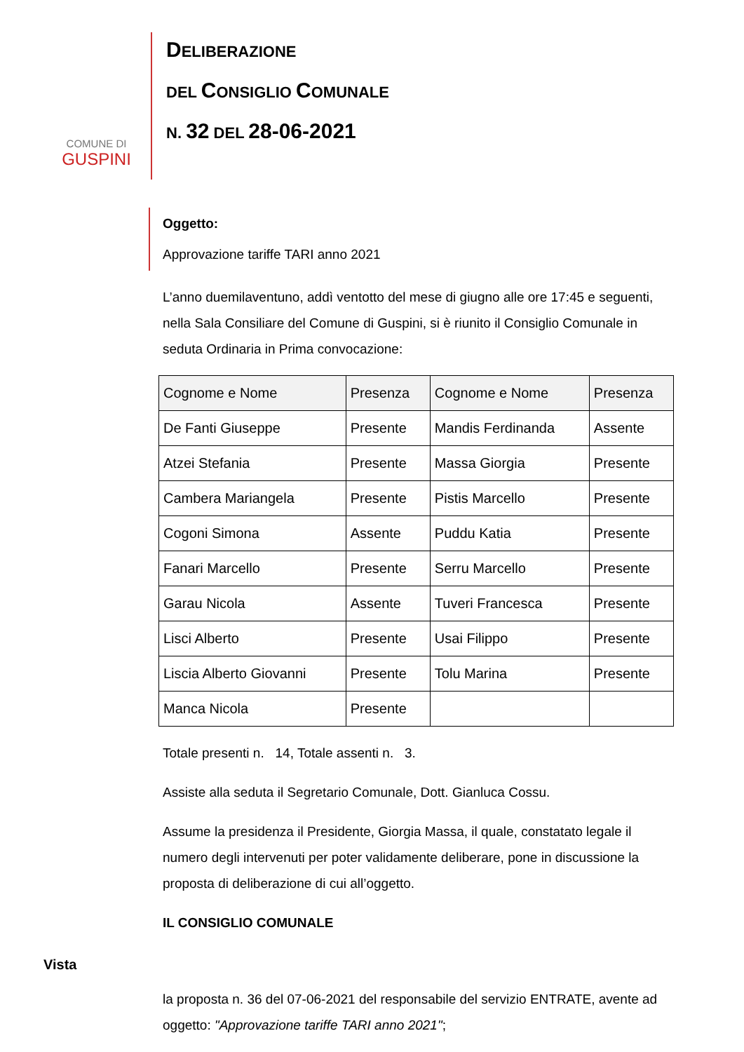COMUNE DI
GUSPINI
DELIBERAZIONE
DEL CONSIGLIO COMUNALE
N. 32 DEL 28-06-2021
Oggetto:
Approvazione tariffe TARI anno 2021
L’anno duemilaventuno, addì ventotto del mese di giugno alle ore 17:45 e seguenti, nella Sala Consiliare del Comune di Guspini, si è riunito il Consiglio Comunale in seduta Ordinaria in Prima convocazione:
| Cognome e Nome | Presenza | Cognome e Nome | Presenza |
| --- | --- | --- | --- |
| De Fanti Giuseppe | Presente | Mandis Ferdinanda | Assente |
| Atzei Stefania | Presente | Massa Giorgia | Presente |
| Cambera Mariangela | Presente | Pistis Marcello | Presente |
| Cogoni Simona | Assente | Puddu Katia | Presente |
| Fanari Marcello | Presente | Serru Marcello | Presente |
| Garau Nicola | Assente | Tuveri Francesca | Presente |
| Lisci Alberto | Presente | Usai Filippo | Presente |
| Liscia Alberto Giovanni | Presente | Tolu Marina | Presente |
| Manca Nicola | Presente | | |
Totale presenti n. 14, Totale assenti n. 3.
Assiste alla seduta il Segretario Comunale, Dott. Gianluca Cossu.
Assume la presidenza il Presidente, Giorgia Massa, il quale, constatato legale il numero degli intervenuti per poter validamente deliberare, pone in discussione la proposta di deliberazione di cui all’oggetto.
IL CONSIGLIO COMUNALE
Vista
la proposta n. 36 del 07-06-2021 del responsabile del servizio ENTRATE, avente ad oggetto: "Approvazione tariffe TARI anno 2021";